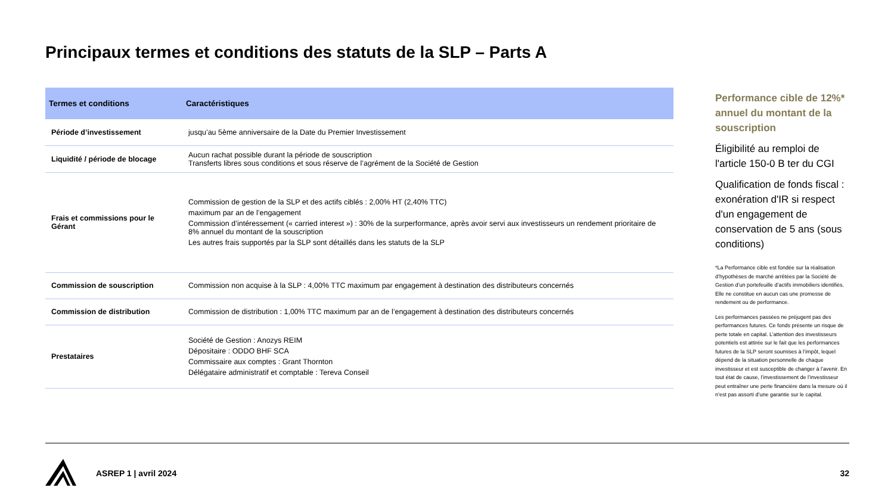Principaux termes et conditions des statuts de la SLP – Parts A
| Termes et conditions | Caractéristiques |
| --- | --- |
| Période d’investissement | jusqu’au 5ème anniversaire de la Date du Premier Investissement |
| Liquidité / période de blocage | Aucun rachat possible durant la période de souscription Transferts libres sous conditions et sous réserve de l’agrément de la Société de Gestion |
| Frais et commissions pour le Gérant | Commission de gestion de la SLP et des actifs ciblés : 2,00% HT (2,40% TTC) maximum par an de l’engagement Commission d’intéressement (« carried interest ») : 30% de la surperformance, après avoir servi aux investisseurs un rendement prioritaire de 8% annuel du montant de la souscription Les autres frais supportés par la SLP sont détaillés dans les statuts de la SLP |
| Commission de souscription | Commission non acquise à la SLP : 4,00% TTC maximum par engagement à destination des distributeurs concernés |
| Commission de distribution | Commission de distribution : 1,00% TTC maximum par an de l’engagement à destination des distributeurs concernés |
| Prestataires | Société de Gestion : Anozys REIM Dépositaire : ODDO BHF SCA Commissaire aux comptes : Grant Thornton Délégataire administratif et comptable : Tereva Conseil |
Performance cible de 12%* annuel du montant de la souscription
Éligibilité au remploi de l'article 150-0 B ter du CGI
Qualification de fonds fiscal : exonération d'IR si respect d'un engagement de conservation de 5 ans (sous conditions)
*La Performance cible est fondée sur la réalisation d’hypothèses de marché arrêtées par la Société de Gestion d’un portefeuille d’actifs immobiliers identifiés. Elle ne constitue en aucun cas une promesse de rendement ou de performance.
Les performances passées ne préjugent pas des performances futures. Ce fonds présente un risque de perte totale en capital. L’attention des investisseurs potentiels est attirée sur le fait que les performances futures de la SLP seront soumises à l’impôt, lequel dépend de la situation personnelle de chaque investisseur et est susceptible de changer à l’avenir. En tout état de cause, l’investissement de l’investisseur peut entraîner une perte financière dans la mesure où il n’est pas assorti d’une garantie sur le capital.
ASREP 1 | avril 2024 32